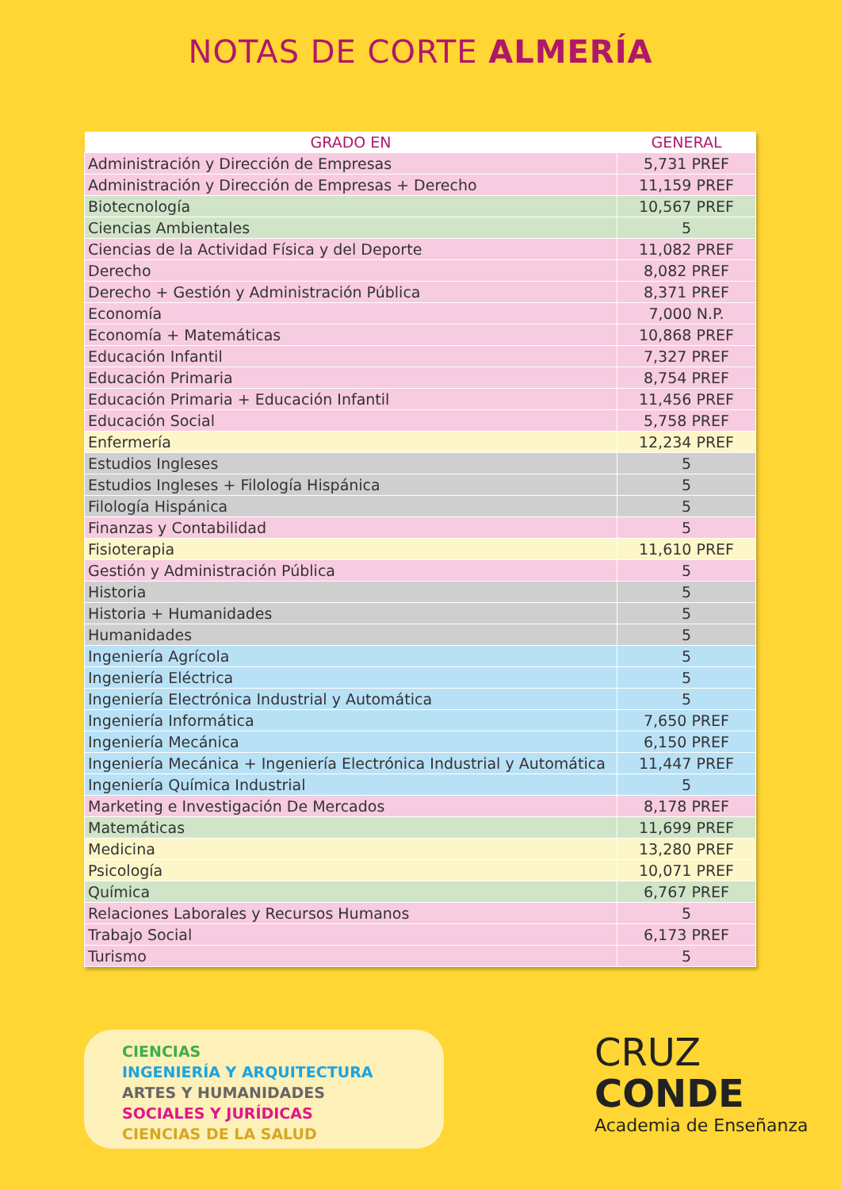NOTAS DE CORTE ALMERÍA
| GRADO EN | GENERAL |
| --- | --- |
| Administración y Dirección de Empresas | 5,731 PREF |
| Administración y Dirección de Empresas + Derecho | 11,159 PREF |
| Biotecnología | 10,567 PREF |
| Ciencias Ambientales | 5 |
| Ciencias de la Actividad Física y del Deporte | 11,082 PREF |
| Derecho | 8,082 PREF |
| Derecho + Gestión y Administración Pública | 8,371 PREF |
| Economía | 7,000 N.P. |
| Economía + Matemáticas | 10,868 PREF |
| Educación Infantil | 7,327 PREF |
| Educación Primaria | 8,754 PREF |
| Educación Primaria + Educación Infantil | 11,456 PREF |
| Educación Social | 5,758 PREF |
| Enfermería | 12,234 PREF |
| Estudios Ingleses | 5 |
| Estudios Ingleses + Filología Hispánica | 5 |
| Filología Hispánica | 5 |
| Finanzas y Contabilidad | 5 |
| Fisioterapia | 11,610 PREF |
| Gestión y Administración Pública | 5 |
| Historia | 5 |
| Historia + Humanidades | 5 |
| Humanidades | 5 |
| Ingeniería Agrícola | 5 |
| Ingeniería Eléctrica | 5 |
| Ingeniería Electrónica Industrial y Automática | 5 |
| Ingeniería Informática | 7,650 PREF |
| Ingeniería Mecánica | 6,150 PREF |
| Ingeniería Mecánica + Ingeniería Electrónica Industrial y Automática | 11,447 PREF |
| Ingeniería Química Industrial | 5 |
| Marketing e Investigación De Mercados | 8,178 PREF |
| Matemáticas | 11,699 PREF |
| Medicina | 13,280 PREF |
| Psicología | 10,071 PREF |
| Química | 6,767 PREF |
| Relaciones Laborales y Recursos Humanos | 5 |
| Trabajo Social | 6,173 PREF |
| Turismo | 5 |
CIENCIAS
INGENIERÍA Y ARQUITECTURA
ARTES Y HUMANIDADES
SOCIALES Y JURÍDICAS
CIENCIAS DE LA SALUD
CRUZ
CONDE
Academia de Enseñanza